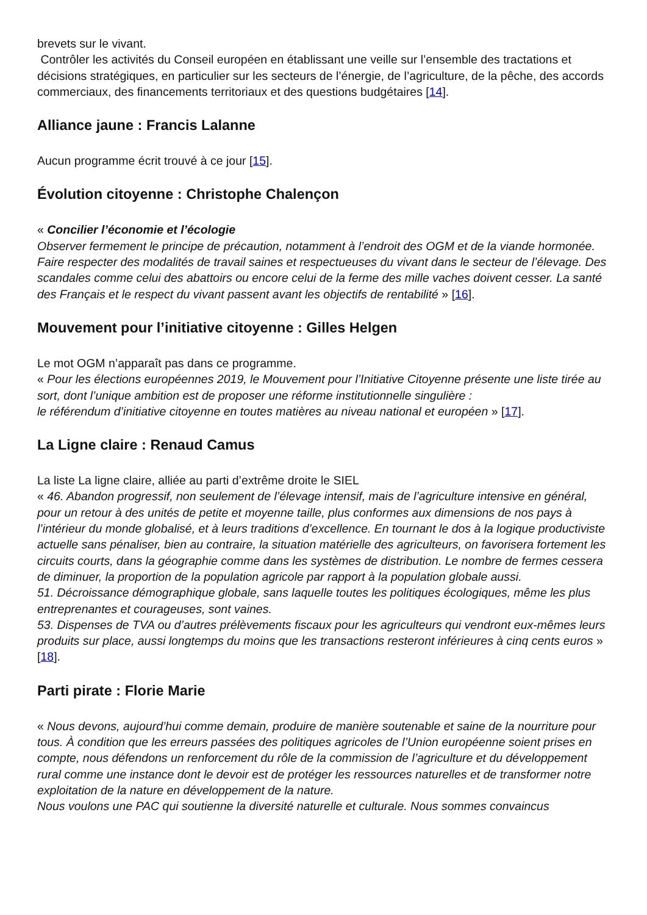brevets sur le vivant.
Contrôler les activités du Conseil européen en établissant une veille sur l’ensemble des tractations et décisions stratégiques, en particulier sur les secteurs de l’énergie, de l’agriculture, de la pêche, des accords commerciaux, des financements territoriaux et des questions budgétaires [14].
Alliance jaune : Francis Lalanne
Aucun programme écrit trouvé à ce jour [15].
Évolution citoyenne : Christophe Chalençon
« Concilier l’économie et l’écologie
Observer fermement le principe de précaution, notamment à l’endroit des OGM et de la viande hormonée. Faire respecter des modalités de travail saines et respectueuses du vivant dans le secteur de l’élevage. Des scandales comme celui des abattoirs ou encore celui de la ferme des mille vaches doivent cesser. La santé des Français et le respect du vivant passent avant les objectifs de rentabilité » [16].
Mouvement pour l’initiative citoyenne : Gilles Helgen
Le mot OGM n’apparaît pas dans ce programme.
« Pour les élections européennes 2019, le Mouvement pour l’Initiative Citoyenne présente une liste tirée au sort, dont l’unique ambition est de proposer une réforme institutionnelle singulière :
le référendum d’initiative citoyenne en toutes matières au niveau national et européen » [17].
La Ligne claire : Renaud Camus
La liste La ligne claire, alliée au parti d’extrême droite le SIEL
« 46. Abandon progressif, non seulement de l’élevage intensif, mais de l’agriculture intensive en général, pour un retour à des unités de petite et moyenne taille, plus conformes aux dimensions de nos pays à l’intérieur du monde globalisé, et à leurs traditions d’excellence. En tournant le dos à la logique productiviste actuelle sans pénaliser, bien au contraire, la situation matérielle des agriculteurs, on favorisera fortement les circuits courts, dans la géographie comme dans les systèmes de distribution. Le nombre de fermes cessera de diminuer, la proportion de la population agricole par rapport à la population globale aussi.
51. Décroissance démographique globale, sans laquelle toutes les politiques écologiques, même les plus entreprenantes et courageuses, sont vaines.
53. Dispenses de TVA ou d’autres prélèvements fiscaux pour les agriculteurs qui vendront eux-mêmes leurs produits sur place, aussi longtemps du moins que les transactions resteront inférieures à cinq cents euros » [18].
Parti pirate : Florie Marie
« Nous devons, aujourd’hui comme demain, produire de manière soutenable et saine de la nourriture pour tous. À condition que les erreurs passées des politiques agricoles de l’Union européenne soient prises en compte, nous défendons un renforcement du rôle de la commission de l’agriculture et du développement rural comme une instance dont le devoir est de protéger les ressources naturelles et de transformer notre exploitation de la nature en développement de la nature.
Nous voulons une PAC qui soutienne la diversité naturelle et culturale. Nous sommes convaincus